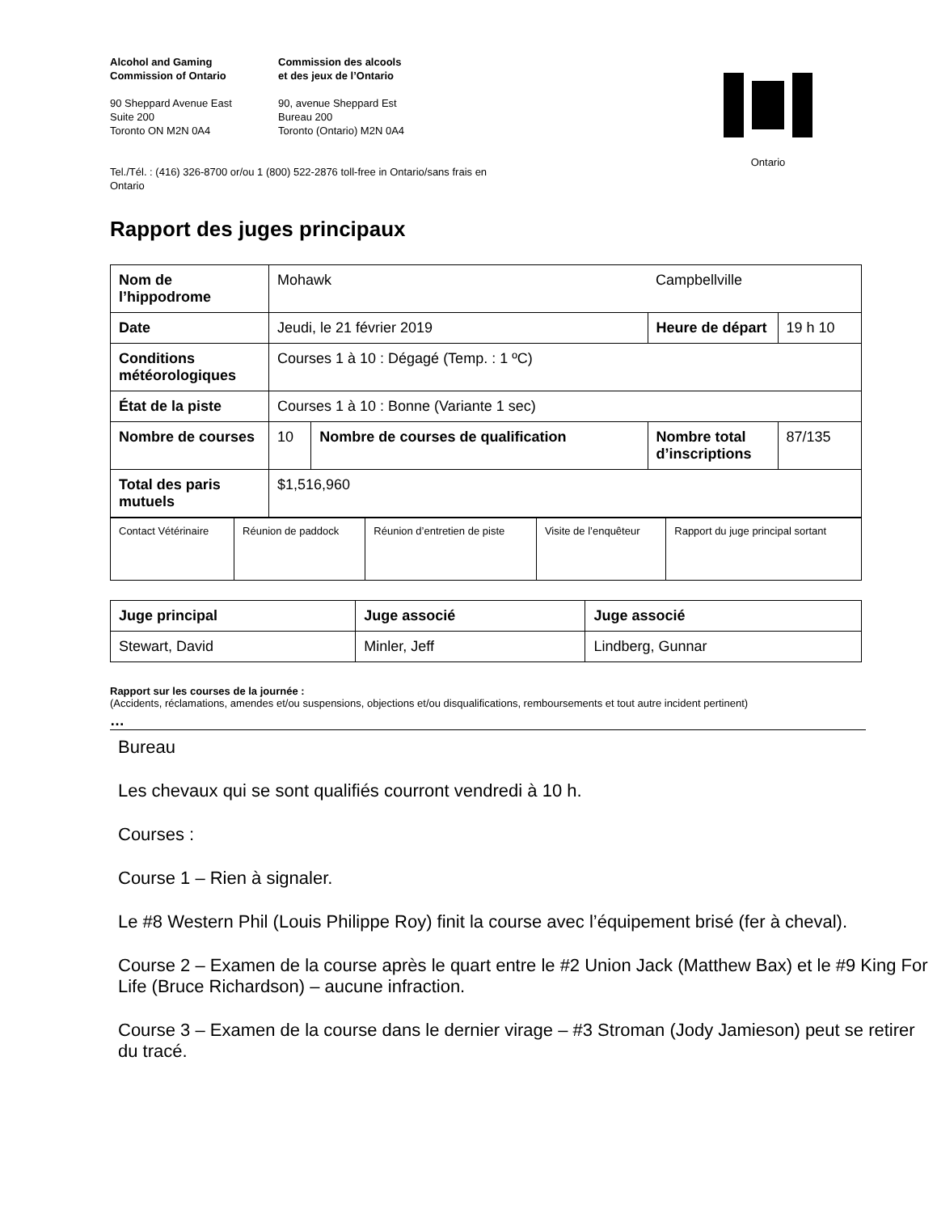Alcohol and Gaming
Commission of Ontario
90 Sheppard Avenue East
Suite 200
Toronto ON M2N 0A4
Commission des alcools
et des jeux de l’Ontario
90, avenue Sheppard Est
Bureau 200
Toronto (Ontario) M2N 0A4
Ontario
Tel./Tél. : (416) 326-8700 or/ou 1 (800) 522-2876 toll-free in Ontario/sans frais en
Ontario
Rapport des juges principaux
| Nom de l’hippodrome | Mohawk | | Campbellville | |
| Date | Jeudi, le 21 février 2019 | | Heure de départ | 19 h 10 |
| Conditions météorologiques | Courses 1 à 10 : Dégagé (Temp. : 1 ºC) | | | |
| État de la piste | Courses 1 à 10 : Bonne (Variante 1 sec) | | | |
| Nombre de courses | 10 | Nombre de courses de qualification | Nombre total d’inscriptions | 87/135 |
| Total des paris mutuels | $1,516,960 | | | |
| Contact Vétérinaire | Réunion de paddock | Réunion d’entretien de piste | Visite de l’enquêteur | Rapport du juge principal sortant |
| Juge principal | Juge associé | Juge associé |
| Stewart, David | Minler, Jeff | Lindberg, Gunnar |
Rapport sur les courses de la journée :
(Accidents, réclamations, amendes et/ou suspensions, objections et/ou disqualifications, remboursements et tout autre incident pertinent)
…
Bureau
Les chevaux qui se sont qualifiés courront vendredi à 10 h.
Courses :
Course 1 – Rien à signaler.
Le #8 Western Phil (Louis Philippe Roy) finit la course avec l’équipement brisé (fer à cheval).
Course 2 – Examen de la course après le quart entre le #2 Union Jack (Matthew Bax) et le #9 King For Life (Bruce Richardson) – aucune infraction.
Course 3 – Examen de la course dans le dernier virage – #3 Stroman (Jody Jamieson) peut se retirer du tracé.